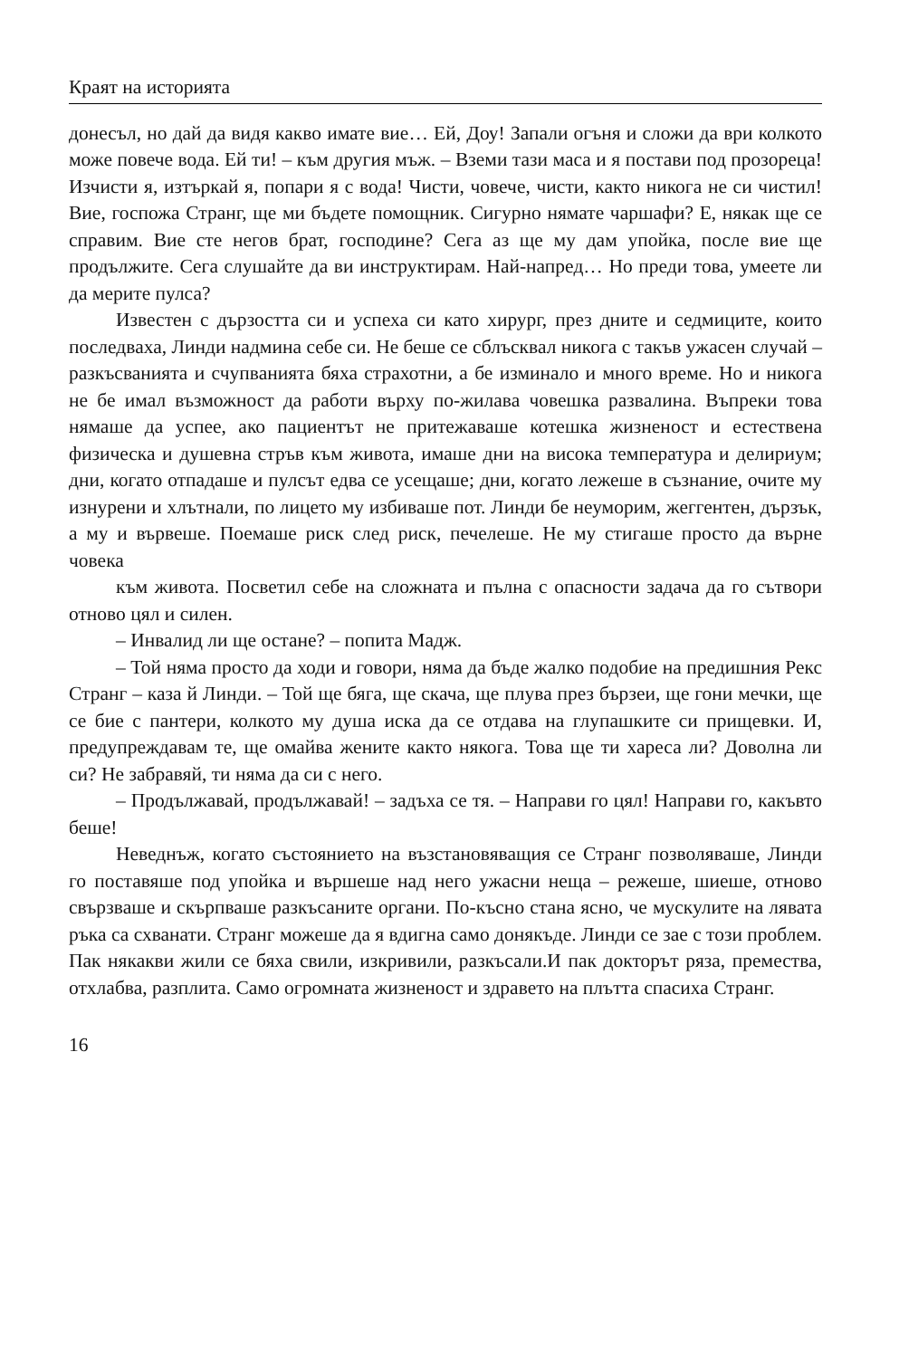Краят на историята
донесъл, но дай да видя какво имате вие… Ей, Доу! Запали огъня и сложи да ври колкото може повече вода. Ей ти! – към другия мъж. – Вземи тази маса и я постави под прозореца! Изчисти я, изтъркай я, попари я с вода! Чисти, човече, чисти, както никога не си чистил! Вие, госпожа Странг, ще ми бъдете помощник. Сигурно нямате чаршафи? Е, някак ще се справим. Вие сте негов брат, господине? Сега аз ще му дам упойка, после вие ще продължите. Сега слушайте да ви инструктирам. Най-напред… Но преди това, умеете ли да мерите пулса?
Известен с дързостта си и успеха си като хирург, през дните и седмиците, които последваха, Линди надмина себе си. Не беше се сблъсквал никога с такъв ужасен случай – разкъсванията и счупванията бяха страхотни, а бе изминало и много време. Но и никога не бе имал възможност да работи върху по-жилава човешка развалина. Въпреки това нямаше да успее, ако пациентът не притежаваше котешка жизненост и естествена физическа и душевна стръв към живота, имаше дни на висока температура и делириум; дни, когато отпадаше и пулсът едва се усещаше; дни, когато лежеше в съзнание, очите му изнурени и хлътнали, по лицето му избиваше пот. Линди бе неуморим, жеггентен, дързък, а му и вървеше. Поемаше риск след риск, печелеше. Не му стигаше просто да върне човека
към живота. Посветил себе на сложната и пълна с опасности задача да го сътвори отново цял и силен.
– Инвалид ли ще остане? – попита Мадж.
– Той няма просто да ходи и говори, няма да бъде жалко подобие на предишния Рекс Странг – каза й Линди. – Той ще бяга, ще скача, ще плува през бързеи, ще гони мечки, ще се бие с пантери, колкото му душа иска да се отдава на глупашките си прищевки. И, предупреждавам те, ще омайва жените както някога. Това ще ти хареса ли? Доволна ли си? Не забравяй, ти няма да си с него.
– Продължавай, продължавай! – задъха се тя. – Направи го цял! Направи го, какъвто беше!
Неведнъж, когато състоянието на възстановяващия се Странг позволяваше, Линди го поставяше под упойка и вършеше над него ужасни неща – режеше, шиеше, отново свързваше и скърпваше разкъсаните органи. По-късно стана ясно, че мускулите на лявата ръка са схванати. Странг можеше да я вдигна само донякъде. Линди се зае с този проблем. Пак някакви жили се бяха свили, изкривили, разкъсали.И пак докторът ряза, премества, отхлабва, разплита. Само огромната жизненост и здравето на плътта спасиха Странг.
16